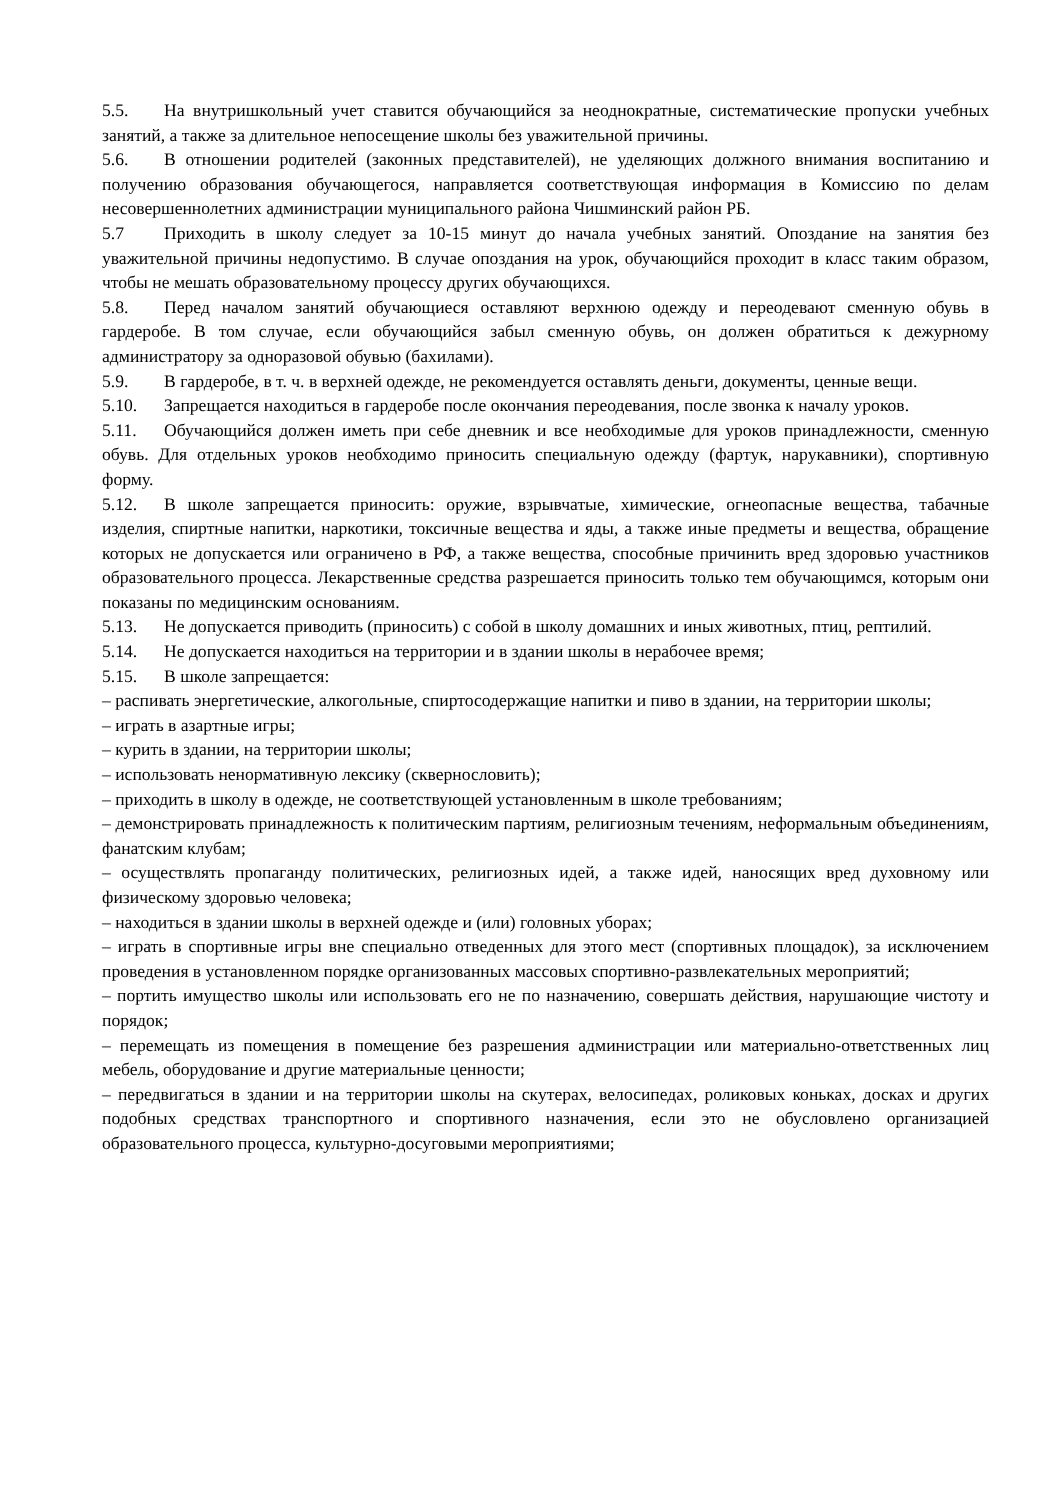5.5. На внутришкольный учет ставится обучающийся за неоднократные, систематические пропуски учебных занятий, а также за длительное непосещение школы без уважительной причины.
5.6. В отношении родителей (законных представителей), не уделяющих должного внимания воспитанию и получению образования обучающегося, направляется соответствующая информация в Комиссию по делам несовершеннолетних администрации муниципального района Чишминский район РБ.
5.7 Приходить в школу следует за 10-15 минут до начала учебных занятий. Опоздание на занятия без уважительной причины недопустимо. В случае опоздания на урок, обучающийся проходит в класс таким образом, чтобы не мешать образовательному процессу других обучающихся.
5.8. Перед началом занятий обучающиеся оставляют верхнюю одежду и переодевают сменную обувь в гардеробе. В том случае, если обучающийся забыл сменную обувь, он должен обратиться к дежурному администратору за одноразовой обувью (бахилами).
5.9. В гардеробе, в т. ч. в верхней одежде, не рекомендуется оставлять деньги, документы, ценные вещи.
5.10. Запрещается находиться в гардеробе после окончания переодевания, после звонка к началу уроков.
5.11. Обучающийся должен иметь при себе дневник и все необходимые для уроков принадлежности, сменную обувь. Для отдельных уроков необходимо приносить специальную одежду (фартук, нарукавники), спортивную форму.
5.12. В школе запрещается приносить: оружие, взрывчатые, химические, огнеопасные вещества, табачные изделия, спиртные напитки, наркотики, токсичные вещества и яды, а также иные предметы и вещества, обращение которых не допускается или ограничено в РФ, а также вещества, способные причинить вред здоровью участников образовательного процесса. Лекарственные средства разрешается приносить только тем обучающимся, которым они показаны по медицинским основаниям.
5.13. Не допускается приводить (приносить) с собой в школу домашних и иных животных, птиц, рептилий.
5.14. Не допускается находиться на территории и в здании школы в нерабочее время;
5.15. В школе запрещается:
– распивать энергетические, алкогольные, спиртосодержащие напитки и пиво в здании, на территории школы;
– играть в азартные игры;
– курить в здании, на территории школы;
– использовать ненормативную лексику (сквернословить);
– приходить в школу в одежде, не соответствующей установленным в школе требованиям;
– демонстрировать принадлежность к политическим партиям, религиозным течениям, неформальным объединениям, фанатским клубам;
– осуществлять пропаганду политических, религиозных идей, а также идей, наносящих вред духовному или физическому здоровью человека;
– находиться в здании школы в верхней одежде и (или) головных уборах;
– играть в спортивные игры вне специально отведенных для этого мест (спортивных площадок), за исключением проведения в установленном порядке организованных массовых спортивно-развлекательных мероприятий;
– портить имущество школы или использовать его не по назначению, совершать действия, нарушающие чистоту и порядок;
– перемещать из помещения в помещение без разрешения администрации или материально-ответственных лиц мебель, оборудование и другие материальные ценности;
– передвигаться в здании и на территории школы на скутерах, велосипедах, роликовых коньках, досках и других подобных средствах транспортного и спортивного назначения, если это не обусловлено организацией образовательного процесса, культурно-досуговыми мероприятиями;